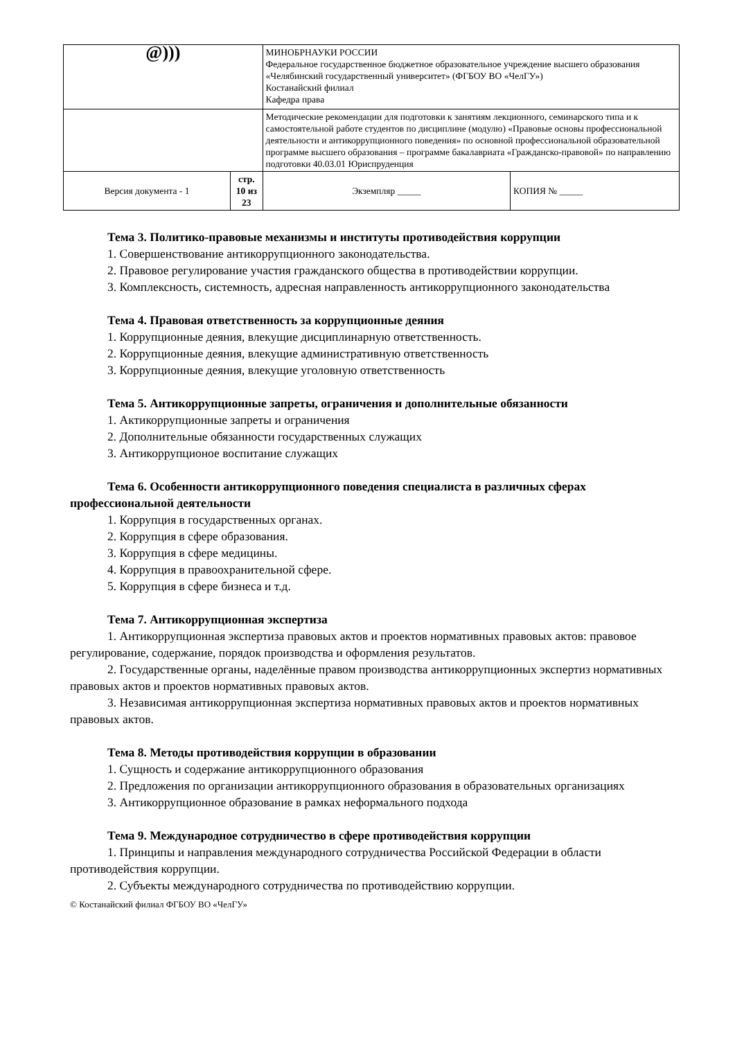| @))) | | МИНОБРНАУКИ РОССИИ Федеральное государственное бюджетное образовательное учреждение высшего образования «Челябинский государственный университет» (ФГБОУ ВО «ЧелГУ») Костанайский филиал Кафедра права | | |
| | | Методические рекомендации для подготовки к занятиям лекционного, семинарского типа и к самостоятельной работе студентов по дисциплине (модулю) «Правовые основы профессиональной деятельности и антикоррупционного поведения» по основной профессиональной образовательной программе высшего образования – программе бакалавриата «Гражданско-правовой» по направлению подготовки 40.03.01 Юриспруденция | | |
| Версия документа - 1 | стр. 10 из 23 | | Экземпляр _____ | КОПИЯ № _____ |
Тема 3. Политико-правовые механизмы и институты противодействия коррупции
1. Совершенствование антикоррупционного законодательства.
2. Правовое регулирование участия гражданского общества в противодействии коррупции.
3. Комплексность, системность, адресная направленность антикоррупционного законодательства
Тема 4. Правовая ответственность за коррупционные деяния
1. Коррупционные деяния, влекущие дисциплинарную ответственность.
2. Коррупционные деяния, влекущие административную ответственность
3. Коррупционные деяния, влекущие уголовную ответственность
Тема 5. Антикоррупционные запреты, ограничения и дополнительные обязанности
1. Актикоррупционные запреты и ограничения
2. Дополнительные обязанности государственных служащих
3. Антикоррупционое воспитание служащих
Тема 6. Особенности антикоррупционного поведения специалиста в различных сферах профессиональной деятельности
1. Коррупция в государственных органах.
2. Коррупция в сфере образования.
3. Коррупция в сфере медицины.
4. Коррупция в правоохранительной сфере.
5. Коррупция в сфере бизнеса и т.д.
Тема 7. Антикоррупционная экспертиза
1. Антикоррупционная экспертиза правовых актов и проектов нормативных правовых актов: правовое регулирование, содержание, порядок производства и оформления результатов.
2. Государственные органы, наделённые правом производства антикоррупционных экспертиз нормативных правовых актов и проектов нормативных правовых актов.
3. Независимая антикоррупционная экспертиза нормативных правовых актов и проектов нормативных правовых актов.
Тема 8. Методы противодействия коррупции в образовании
1. Сущность и содержание антикоррупционного образования
2. Предложения по организации антикоррупционного образования в образовательных организациях
3. Антикоррупционное образование в рамках неформального подхода
Тема 9. Международное сотрудничество в сфере противодействия коррупции
1. Принципы и направления международного сотрудничества Российской Федерации в области противодействия коррупции.
2. Субъекты международного сотрудничества по противодействию коррупции.
© Костанайский филиал ФГБОУ ВО «ЧелГУ»